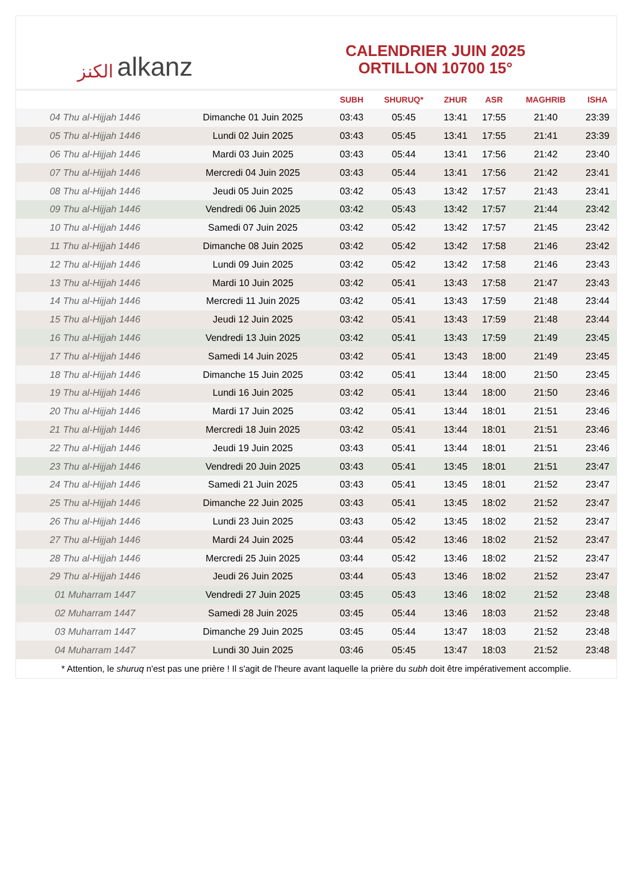الكنز alkanz
CALENDRIER JUIN 2025
ORTILLON 10700 15°
| | | SUBH | SHURUQ* | ZHUR | ASR | MAGHRIB | ISHA |
| --- | --- | --- | --- | --- | --- | --- | --- |
| 04 Thu al-Hijjah 1446 | Dimanche 01 Juin 2025 | 03:43 | 05:45 | 13:41 | 17:55 | 21:40 | 23:39 |
| 05 Thu al-Hijjah 1446 | Lundi 02 Juin 2025 | 03:43 | 05:45 | 13:41 | 17:55 | 21:41 | 23:39 |
| 06 Thu al-Hijjah 1446 | Mardi 03 Juin 2025 | 03:43 | 05:44 | 13:41 | 17:56 | 21:42 | 23:40 |
| 07 Thu al-Hijjah 1446 | Mercredi 04 Juin 2025 | 03:43 | 05:44 | 13:41 | 17:56 | 21:42 | 23:41 |
| 08 Thu al-Hijjah 1446 | Jeudi 05 Juin 2025 | 03:42 | 05:43 | 13:42 | 17:57 | 21:43 | 23:41 |
| 09 Thu al-Hijjah 1446 | Vendredi 06 Juin 2025 | 03:42 | 05:43 | 13:42 | 17:57 | 21:44 | 23:42 |
| 10 Thu al-Hijjah 1446 | Samedi 07 Juin 2025 | 03:42 | 05:42 | 13:42 | 17:57 | 21:45 | 23:42 |
| 11 Thu al-Hijjah 1446 | Dimanche 08 Juin 2025 | 03:42 | 05:42 | 13:42 | 17:58 | 21:46 | 23:42 |
| 12 Thu al-Hijjah 1446 | Lundi 09 Juin 2025 | 03:42 | 05:42 | 13:42 | 17:58 | 21:46 | 23:43 |
| 13 Thu al-Hijjah 1446 | Mardi 10 Juin 2025 | 03:42 | 05:41 | 13:43 | 17:58 | 21:47 | 23:43 |
| 14 Thu al-Hijjah 1446 | Mercredi 11 Juin 2025 | 03:42 | 05:41 | 13:43 | 17:59 | 21:48 | 23:44 |
| 15 Thu al-Hijjah 1446 | Jeudi 12 Juin 2025 | 03:42 | 05:41 | 13:43 | 17:59 | 21:48 | 23:44 |
| 16 Thu al-Hijjah 1446 | Vendredi 13 Juin 2025 | 03:42 | 05:41 | 13:43 | 17:59 | 21:49 | 23:45 |
| 17 Thu al-Hijjah 1446 | Samedi 14 Juin 2025 | 03:42 | 05:41 | 13:43 | 18:00 | 21:49 | 23:45 |
| 18 Thu al-Hijjah 1446 | Dimanche 15 Juin 2025 | 03:42 | 05:41 | 13:44 | 18:00 | 21:50 | 23:45 |
| 19 Thu al-Hijjah 1446 | Lundi 16 Juin 2025 | 03:42 | 05:41 | 13:44 | 18:00 | 21:50 | 23:46 |
| 20 Thu al-Hijjah 1446 | Mardi 17 Juin 2025 | 03:42 | 05:41 | 13:44 | 18:01 | 21:51 | 23:46 |
| 21 Thu al-Hijjah 1446 | Mercredi 18 Juin 2025 | 03:42 | 05:41 | 13:44 | 18:01 | 21:51 | 23:46 |
| 22 Thu al-Hijjah 1446 | Jeudi 19 Juin 2025 | 03:43 | 05:41 | 13:44 | 18:01 | 21:51 | 23:46 |
| 23 Thu al-Hijjah 1446 | Vendredi 20 Juin 2025 | 03:43 | 05:41 | 13:45 | 18:01 | 21:51 | 23:47 |
| 24 Thu al-Hijjah 1446 | Samedi 21 Juin 2025 | 03:43 | 05:41 | 13:45 | 18:01 | 21:52 | 23:47 |
| 25 Thu al-Hijjah 1446 | Dimanche 22 Juin 2025 | 03:43 | 05:41 | 13:45 | 18:02 | 21:52 | 23:47 |
| 26 Thu al-Hijjah 1446 | Lundi 23 Juin 2025 | 03:43 | 05:42 | 13:45 | 18:02 | 21:52 | 23:47 |
| 27 Thu al-Hijjah 1446 | Mardi 24 Juin 2025 | 03:44 | 05:42 | 13:46 | 18:02 | 21:52 | 23:47 |
| 28 Thu al-Hijjah 1446 | Mercredi 25 Juin 2025 | 03:44 | 05:42 | 13:46 | 18:02 | 21:52 | 23:47 |
| 29 Thu al-Hijjah 1446 | Jeudi 26 Juin 2025 | 03:44 | 05:43 | 13:46 | 18:02 | 21:52 | 23:47 |
| 01 Muharram 1447 | Vendredi 27 Juin 2025 | 03:45 | 05:43 | 13:46 | 18:02 | 21:52 | 23:48 |
| 02 Muharram 1447 | Samedi 28 Juin 2025 | 03:45 | 05:44 | 13:46 | 18:03 | 21:52 | 23:48 |
| 03 Muharram 1447 | Dimanche 29 Juin 2025 | 03:45 | 05:44 | 13:47 | 18:03 | 21:52 | 23:48 |
| 04 Muharram 1447 | Lundi 30 Juin 2025 | 03:46 | 05:45 | 13:47 | 18:03 | 21:52 | 23:48 |
* Attention, le shuruq n'est pas une prière ! Il s'agit de l'heure avant laquelle la prière du subh doit être impérativement accomplie.